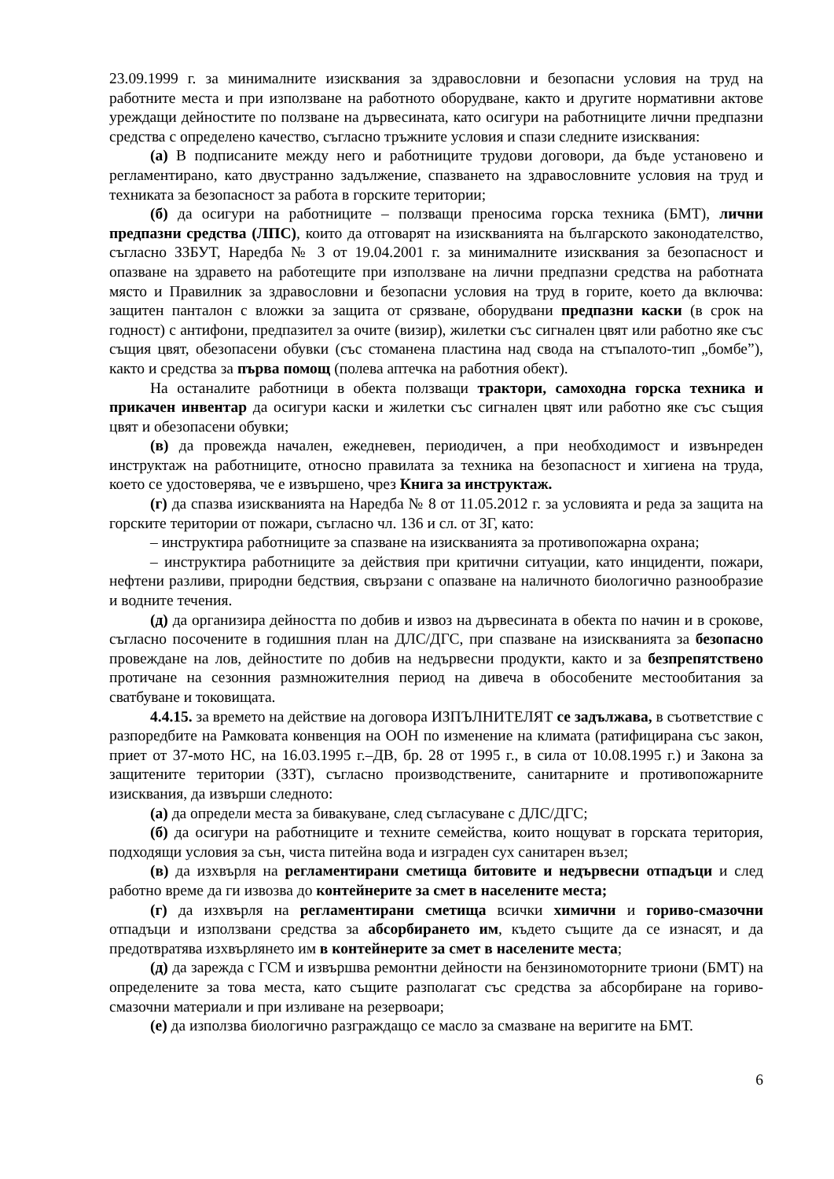23.09.1999 г. за минималните изисквания за здравословни и безопасни условия на труд на работните места и при използване на работното оборудване, както и другите нормативни актове уреждащи дейностите по ползване на дървесината, като осигури на работниците лични предпазни средства с определено качество, съгласно тръжните условия и спази следните изисквания:
(а) В подписаните между него и работниците трудови договори, да бъде установено и регламентирано, като двустранно задължение, спазването на здравословните условия на труд и техниката за безопасност за работа в горските територии;
(б) да осигури на работниците – ползващи преносима горска техника (БМТ), лични предпазни средства (ЛПС), които да отговарят на изискванията на българското законодателство, съгласно ЗЗБУТ, Наредба № 3 от 19.04.2001 г. за минималните изисквания за безопасност и опазване на здравето на работещите при използване на лични предпазни средства на работната място и Правилник за здравословни и безопасни условия на труд в горите, което да включва: защитен панталон с вложки за защита от срязване, оборудвани предпазни каски (в срок на годност) с антифони, предпазител за очите (визир), жилетки със сигнален цвят или работно яке със същия цвят, обезопасени обувки (със стоманена пластина над свода на стъпалото-тип „бомбе”), както и средства за първа помощ (полева аптечка на работния обект).
На останалите работници в обекта ползващи трактори, самоходна горска техника и прикачен инвентар да осигури каски и жилетки със сигнален цвят или работно яке със същия цвят и обезопасени обувки;
(в) да провежда начален, ежедневен, периодичен, а при необходимост и извънреден инструктаж на работниците, относно правилата за техника на безопасност и хигиена на труда, което се удостоверява, че е извършено, чрез Книга за инструктаж.
(г) да спазва изискванията на Наредба № 8 от 11.05.2012 г. за условията и реда за защита на горските територии от пожари, съгласно чл. 136 и сл. от ЗГ, като:
– инструктира работниците за спазване на изискванията за противопожарна охрана;
– инструктира работниците за действия при критични ситуации, като инциденти, пожари, нефтени разливи, природни бедствия, свързани с опазване на наличното биологично разнообразие и водните течения.
(д) да организира дейността по добив и извоз на дървесината в обекта по начин и в срокове, съгласно посочените в годишния план на ДЛС/ДГС, при спазване на изискванията за безопасно провеждане на лов, дейностите по добив на недървесни продукти, както и за безпрепятствено протичане на сезонния размножителния период на дивеча в обособените местообитания за сватбуване и токовищата.
4.4.15. за времето на действие на договора ИЗПЪЛНИТЕЛЯТ се задължава, в съответствие с разпоредбите на Рамковата конвенция на ООН по изменение на климата (ратифицирана със закон, приет от 37-мото НС, на 16.03.1995 г.–ДВ, бр. 28 от 1995 г., в сила от 10.08.1995 г.) и Закона за защитените територии (ЗЗТ), съгласно производствените, санитарните и противопожарните изисквания, да извърши следното:
(а) да определи места за бивакуване, след съгласуване с ДЛС/ДГС;
(б) да осигури на работниците и техните семейства, които нощуват в горската територия, подходящи условия за сън, чиста питейна вода и изграден сух санитарен възел;
(в) да изхвърля на регламентирани сметища битовите и недървесни отпадъци и след работно време да ги извозва до контейнерите за смет в населените места;
(г) да изхвърля на регламентирани сметища всички химични и гориво-смазочни отпадъци и използвани средства за абсорбирането им, където същите да се изнасят, и да предотвратява изхвърлянето им в контейнерите за смет в населените места;
(д) да зарежда с ГСМ и извършва ремонтни дейности на бензиномоторните триони (БМТ) на определените за това места, като същите разполагат със средства за абсорбиране на гориво-смазочни материали и при изливане на резервоари;
(е) да използва биологично разграждащо се масло за смазване на веригите на БМТ.
6